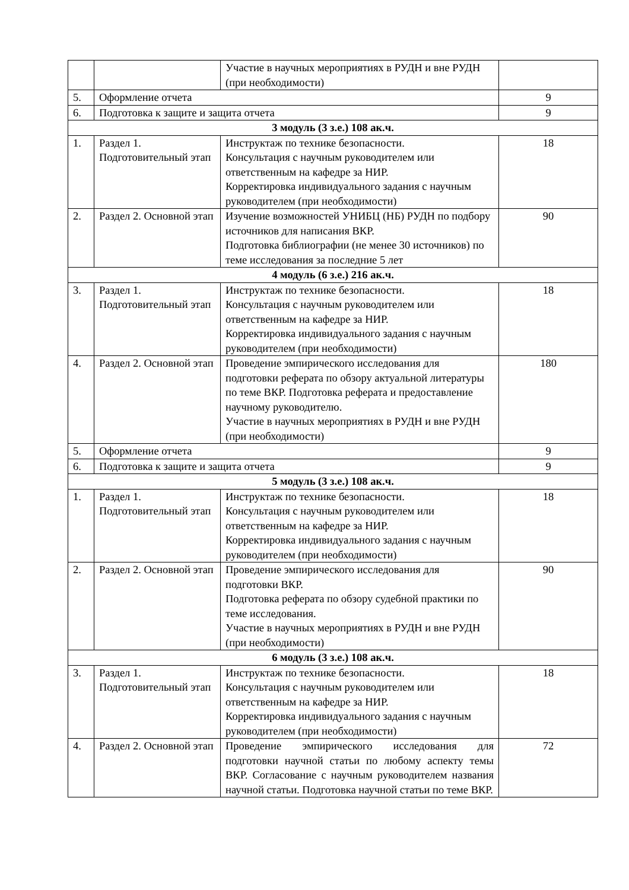| | | Участие в научных мероприятиях в РУДН и вне РУДН (при необходимости) | |
| 5. | Оформление отчета | | 9 |
| 6. | Подготовка к защите и защита отчета | | 9 |
| 3 модуль (3 з.е.) 108 ак.ч. | | | |
| 1. | Раздел 1. Подготовительный этап | Инструктаж по технике безопасности. Консультация с научным руководителем или ответственным на кафедре за НИР. Корректировка индивидуального задания с научным руководителем (при необходимости) | 18 |
| 2. | Раздел 2. Основной этап | Изучение возможностей УНИБЦ (НБ) РУДН по подбору источников для написания ВКР. Подготовка библиографии (не менее 30 источников) по теме исследования за последние 5 лет | 90 |
| 4 модуль (6 з.е.) 216 ак.ч. | | | |
| 3. | Раздел 1. Подготовительный этап | Инструктаж по технике безопасности. Консультация с научным руководителем или ответственным на кафедре за НИР. Корректировка индивидуального задания с научным руководителем (при необходимости) | 18 |
| 4. | Раздел 2. Основной этап | Проведение эмпирического исследования для подготовки реферата по обзору актуальной литературы по теме ВКР. Подготовка реферата и предоставление научному руководителю. Участие в научных мероприятиях в РУДН и вне РУДН (при необходимости) | 180 |
| 5. | Оформление отчета | | 9 |
| 6. | Подготовка к защите и защита отчета | | 9 |
| 5 модуль (3 з.е.) 108 ак.ч. | | | |
| 1. | Раздел 1. Подготовительный этап | Инструктаж по технике безопасности. Консультация с научным руководителем или ответственным на кафедре за НИР. Корректировка индивидуального задания с научным руководителем (при необходимости) | 18 |
| 2. | Раздел 2. Основной этап | Проведение эмпирического исследования для подготовки ВКР. Подготовка реферата по обзору судебной практики по теме исследования. Участие в научных мероприятиях в РУДН и вне РУДН (при необходимости) | 90 |
| 6 модуль (3 з.е.) 108 ак.ч. | | | |
| 3. | Раздел 1. Подготовительный этап | Инструктаж по технике безопасности. Консультация с научным руководителем или ответственным на кафедре за НИР. Корректировка индивидуального задания с научным руководителем (при необходимости) | 18 |
| 4. | Раздел 2. Основной этап | Проведение эмпирического исследования для подготовки научной статьи по любому аспекту темы ВКР. Согласование с научным руководителем названия научной статьи. Подготовка научной статьи по теме ВКР. | 72 |